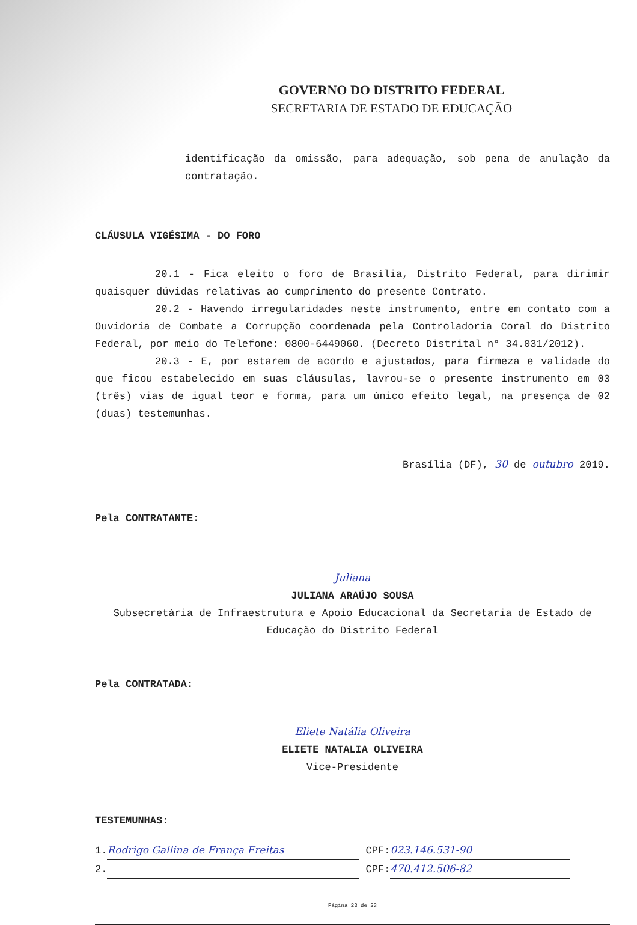GOVERNO DO DISTRITO FEDERAL
SECRETARIA DE ESTADO DE EDUCAÇÃO
identificação da omissão, para adequação, sob pena de anulação da contratação.
CLÁUSULA VIGÉSIMA - DO FORO
20.1 - Fica eleito o foro de Brasília, Distrito Federal, para dirimir quaisquer dúvidas relativas ao cumprimento do presente Contrato.
20.2 - Havendo irregularidades neste instrumento, entre em contato com a Ouvidoria de Combate a Corrupção coordenada pela Controladoria Coral do Distrito Federal, por meio do Telefone: 0800-6449060. (Decreto Distrital n° 34.031/2012).
20.3 - E, por estarem de acordo e ajustados, para firmeza e validade do que ficou estabelecido em suas cláusulas, lavrou-se o presente instrumento em 03 (três) vias de igual teor e forma, para um único efeito legal, na presença de 02 (duas) testemunhas.
Brasília (DF), 30 de outubro 2019.
Pela CONTRATANTE:
Juliana
JULIANA ARAÚJO SOUSA
Subsecretária de Infraestrutura e Apoio Educacional da Secretaria de Estado de Educação do Distrito Federal
Pela CONTRATADA:
Eliete Natália Oliveira
ELIETE NATALIA OLIVEIRA
Vice-Presidente
TESTEMUNHAS:
1. Rodrigo Gallina de França Freitas CPF: 023.146.531-90
2. CPF: 470.412.506-82
Página 23 de 23